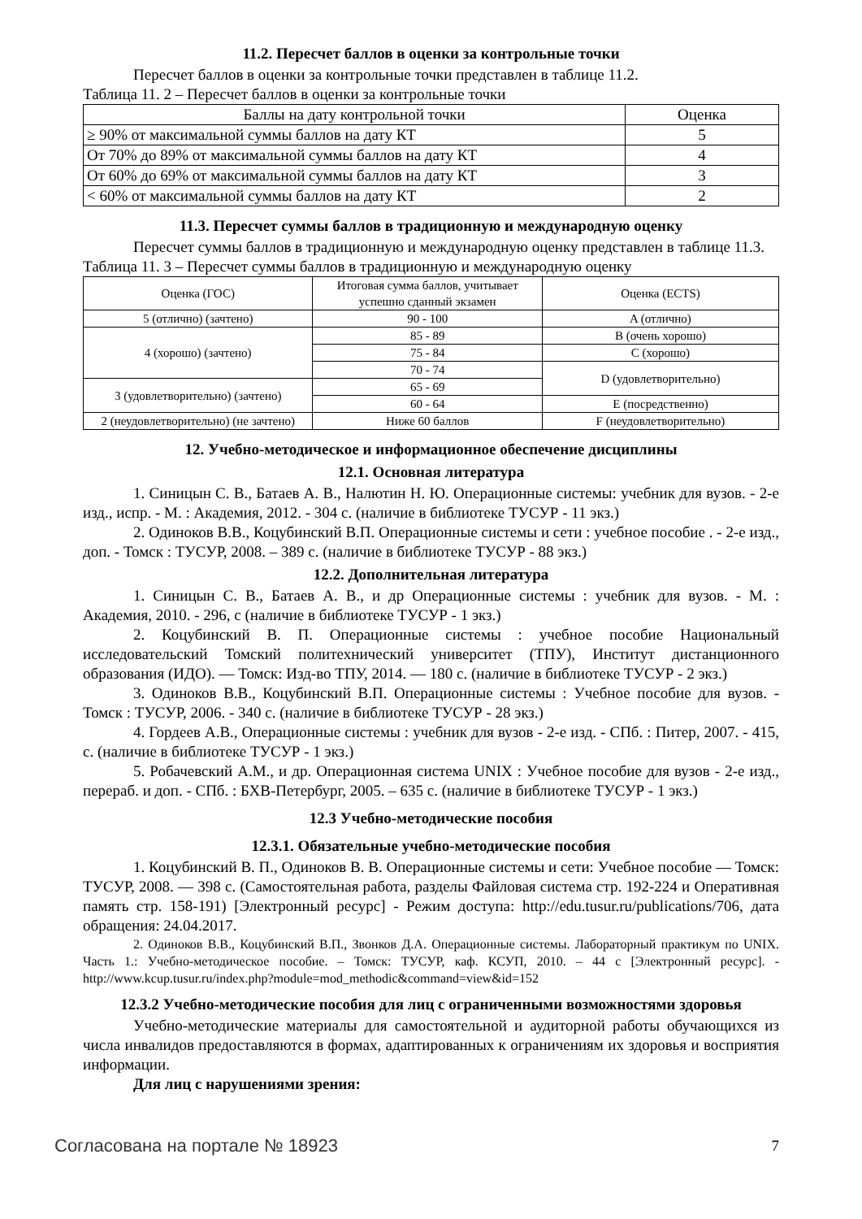11.2. Пересчет баллов в оценки за контрольные точки
Пересчет баллов в оценки за контрольные точки представлен в таблице 11.2.
Таблица 11. 2 – Пересчет баллов в оценки за контрольные точки
| Баллы на дату контрольной точки | Оценка |
| --- | --- |
| ≥ 90% от максимальной суммы баллов на дату КТ | 5 |
| От 70% до 89% от максимальной суммы баллов на дату КТ | 4 |
| От 60% до 69% от максимальной суммы баллов на дату КТ | 3 |
| < 60% от максимальной суммы баллов на дату КТ | 2 |
11.3. Пересчет суммы баллов в традиционную и международную оценку
Пересчет суммы баллов в традиционную и международную оценку представлен в таблице 11.3.
Таблица 11. 3 – Пересчет суммы баллов в традиционную и международную оценку
| Оценка (ГОС) | Итоговая сумма баллов, учитывает успешно сданный экзамен | Оценка (ECTS) |
| --- | --- | --- |
| 5 (отлично) (зачтено) | 90 - 100 | A (отлично) |
| 4 (хорошо) (зачтено) | 85 - 89 | B (очень хорошо) |
| | 75 - 84 | C (хорошо) |
| | 70 - 74 | D (удовлетворительно) |
| 3 (удовлетворительно) (зачтено) | 65 - 69 | |
| | 60 - 64 | E (посредственно) |
| 2 (неудовлетворительно) (не зачтено) | Ниже 60 баллов | F (неудовлетворительно) |
12. Учебно-методическое и информационное обеспечение дисциплины
12.1. Основная литература
1. Синицын С. В., Батаев А. В., Налютин Н. Ю. Операционные системы: учебник для вузов. - 2-е изд., испр. - М. : Академия, 2012. - 304 с. (наличие в библиотеке ТУСУР - 11 экз.)
2. Одиноков В.В., Коцубинский В.П. Операционные системы и сети : учебное пособие . - 2-е изд., доп. - Томск : ТУСУР, 2008. – 389 с. (наличие в библиотеке ТУСУР - 88 экз.)
12.2. Дополнительная литература
1. Синицын С. В., Батаев А. В., и др Операционные системы : учебник для вузов. - М. : Академия, 2010. - 296, с (наличие в библиотеке ТУСУР - 1 экз.)
2. Коцубинский В. П. Операционные системы : учебное пособие Национальный исследовательский Томский политехнический университет (ТПУ), Институт дистанционного образования (ИДО). — Томск: Изд-во ТПУ, 2014. — 180 с. (наличие в библиотеке ТУСУР - 2 экз.)
3. Одиноков В.В., Коцубинский В.П. Операционные системы : Учебное пособие для вузов. - Томск : ТУСУР, 2006. - 340 с. (наличие в библиотеке ТУСУР - 28 экз.)
4. Гордеев А.В., Операционные системы : учебник для вузов - 2-е изд. - СПб. : Питер, 2007. - 415, с. (наличие в библиотеке ТУСУР - 1 экз.)
5. Робачевский А.М., и др. Операционная система UNIX : Учебное пособие для вузов - 2-е изд., перераб. и доп. - СПб. : БХВ-Петербург, 2005. – 635 с. (наличие в библиотеке ТУСУР - 1 экз.)
12.3 Учебно-методические пособия
12.3.1. Обязательные учебно-методические пособия
1. Коцубинский В. П., Одиноков В. В. Операционные системы и сети: Учебное пособие — Томск: ТУСУР, 2008. — 398 с. (Самостоятельная работа, разделы Файловая система стр. 192-224 и Оперативная память стр. 158-191) [Электронный ресурс] - Режим доступа: http://edu.tusur.ru/publications/706, дата обращения: 24.04.2017.
2. Одиноков В.В., Коцубинский В.П., Звонков Д.А. Операционные системы. Лабораторный практикум по UNIX. Часть 1.: Учебно-методическое пособие. – Томск: ТУСУР, каф. КСУП, 2010. – 44 с [Электронный ресурс]. - http://www.kcup.tusur.ru/index.php?module=mod_methodic&command=view&id=152
12.3.2 Учебно-методические пособия для лиц с ограниченными возможностями здоровья
Учебно-методические материалы для самостоятельной и аудиторной работы обучающихся из числа инвалидов предоставляются в формах, адаптированных к ограничениям их здоровья и восприятия информации.
Для лиц с нарушениями зрения:
Согласована на портале № 18923 7